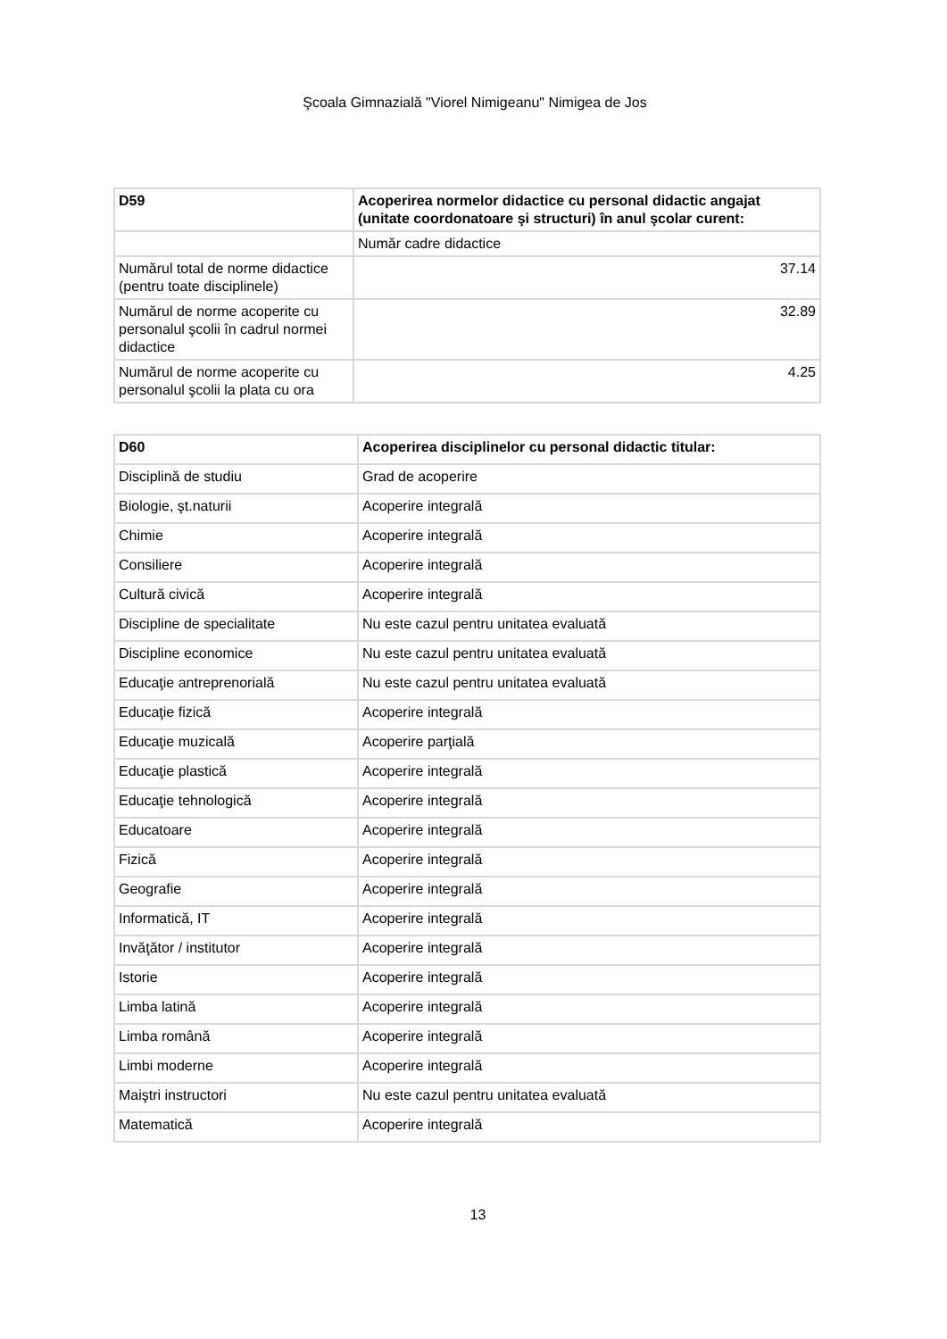Şcoala Gimnazială "Viorel Nimigeanu" Nimigea de Jos
| D59 | Acoperirea normelor didactice cu personal didactic angajat (unitate coordonatoare şi structuri) în anul şcolar curent: |
| | Număr cadre didactice |
| Numărul total de norme didactice (pentru toate disciplinele) | 37.14 |
| Numărul de norme acoperite cu personalul şcolii în cadrul normei didactice | 32.89 |
| Numărul de norme acoperite cu personalul şcolii la plata cu ora | 4.25 |
| D60 | Acoperirea disciplinelor cu personal didactic titular: |
| Disciplină de studiu | Grad de acoperire |
| Biologie, şt.naturii | Acoperire integrală |
| Chimie | Acoperire integrală |
| Consiliere | Acoperire integrală |
| Cultură civică | Acoperire integrală |
| Discipline de specialitate | Nu este cazul pentru unitatea evaluată |
| Discipline economice | Nu este cazul pentru unitatea evaluată |
| Educaţie antreprenorială | Nu este cazul pentru unitatea evaluată |
| Educaţie fizică | Acoperire integrală |
| Educaţie muzicală | Acoperire parţială |
| Educaţie plastică | Acoperire integrală |
| Educaţie tehnologică | Acoperire integrală |
| Educatoare | Acoperire integrală |
| Fizică | Acoperire integrală |
| Geografie | Acoperire integrală |
| Informatică, IT | Acoperire integrală |
| Invăţător / institutor | Acoperire integrală |
| Istorie | Acoperire integrală |
| Limba latină | Acoperire integrală |
| Limba română | Acoperire integrală |
| Limbi moderne | Acoperire integrală |
| Maiştri instructori | Nu este cazul pentru unitatea evaluată |
| Matematică | Acoperire integrală |
13